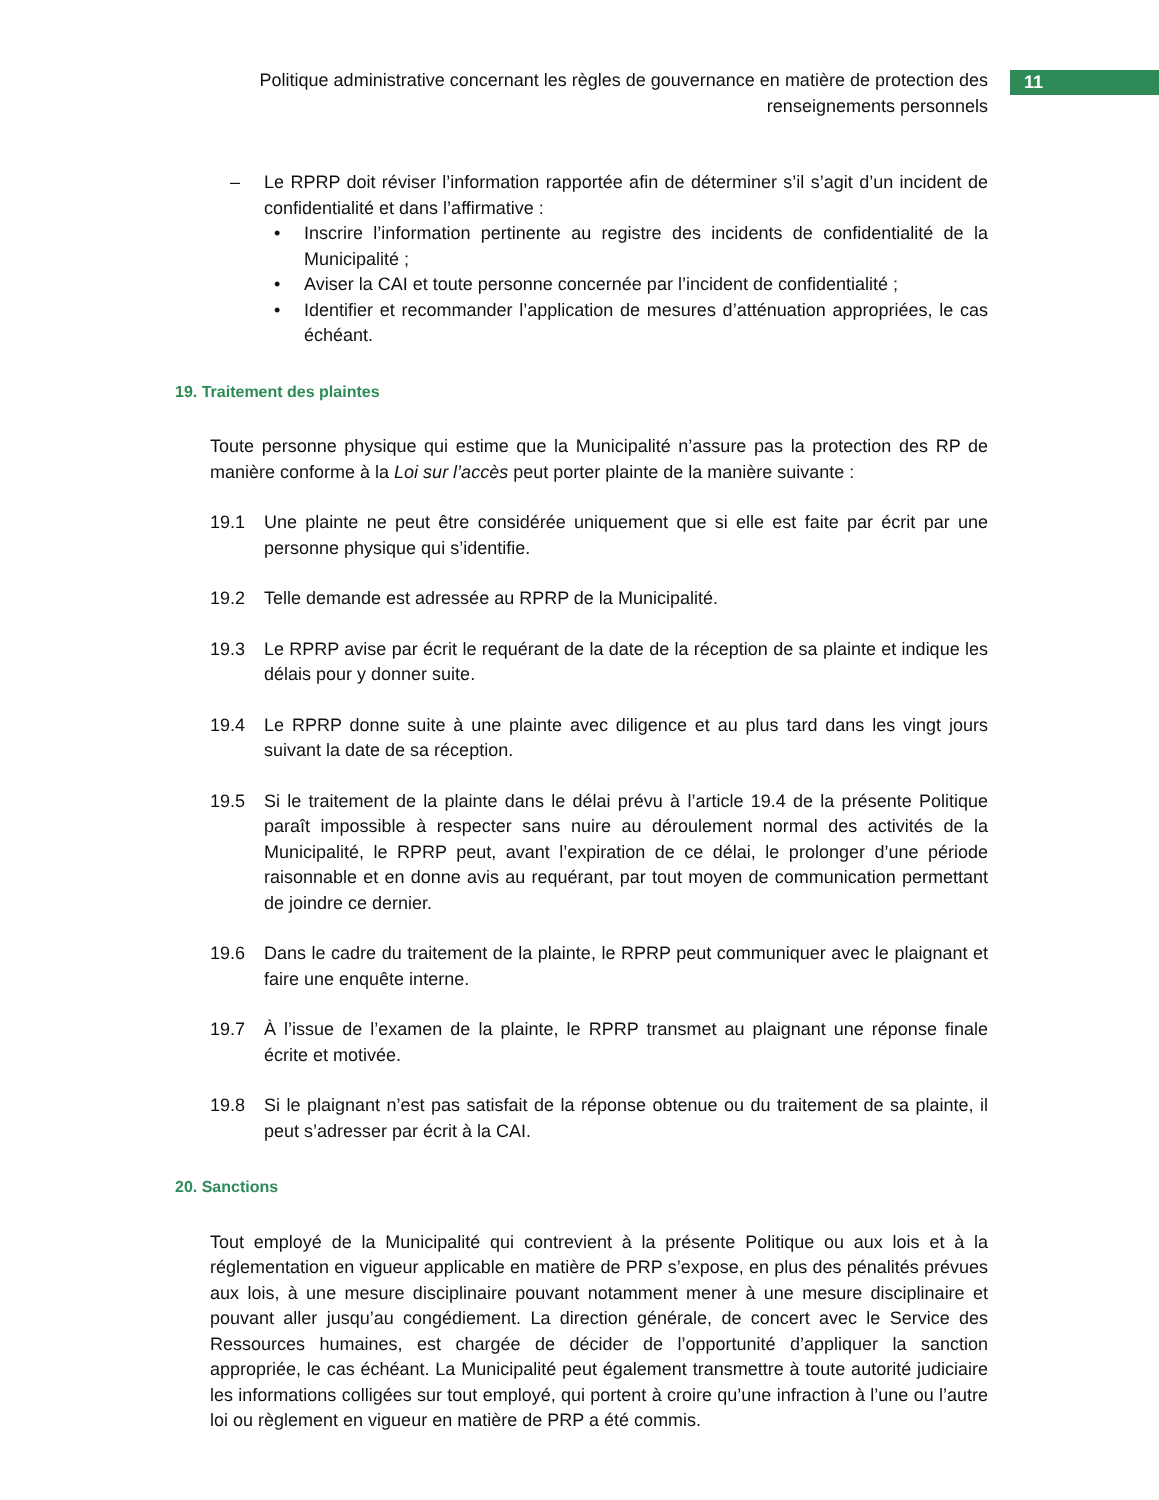Politique administrative concernant les règles de gouvernance en matière de protection des renseignements personnels
11
– Le RPRP doit réviser l’information rapportée afin de déterminer s’il s’agit d’un incident de confidentialité et dans l’affirmative :
• Inscrire l’information pertinente au registre des incidents de confidentialité de la Municipalité ;
• Aviser la CAI et toute personne concernée par l’incident de confidentialité ;
• Identifier et recommander l’application de mesures d’atténuation appropriées, le cas échéant.
19. Traitement des plaintes
Toute personne physique qui estime que la Municipalité n’assure pas la protection des RP de manière conforme à la Loi sur l’accès peut porter plainte de la manière suivante :
19.1 Une plainte ne peut être considérée uniquement que si elle est faite par écrit par une personne physique qui s’identifie.
19.2 Telle demande est adressée au RPRP de la Municipalité.
19.3 Le RPRP avise par écrit le requérant de la date de la réception de sa plainte et indique les délais pour y donner suite.
19.4 Le RPRP donne suite à une plainte avec diligence et au plus tard dans les vingt jours suivant la date de sa réception.
19.5 Si le traitement de la plainte dans le délai prévu à l’article 19.4 de la présente Politique paraît impossible à respecter sans nuire au déroulement normal des activités de la Municipalité, le RPRP peut, avant l’expiration de ce délai, le prolonger d’une période raisonnable et en donne avis au requérant, par tout moyen de communication permettant de joindre ce dernier.
19.6 Dans le cadre du traitement de la plainte, le RPRP peut communiquer avec le plaignant et faire une enquête interne.
19.7 À l’issue de l’examen de la plainte, le RPRP transmet au plaignant une réponse finale écrite et motivée.
19.8 Si le plaignant n’est pas satisfait de la réponse obtenue ou du traitement de sa plainte, il peut s’adresser par écrit à la CAI.
20. Sanctions
Tout employé de la Municipalité qui contrevient à la présente Politique ou aux lois et à la réglementation en vigueur applicable en matière de PRP s’expose, en plus des pénalités prévues aux lois, à une mesure disciplinaire pouvant notamment mener à une mesure disciplinaire et pouvant aller jusqu’au congédiement. La direction générale, de concert avec le Service des Ressources humaines, est chargée de décider de l’opportunité d’appliquer la sanction appropriée, le cas échéant. La Municipalité peut également transmettre à toute autorité judiciaire les informations colligées sur tout employé, qui portent à croire qu’une infraction à l’une ou l’autre loi ou règlement en vigueur en matière de PRP a été commis.